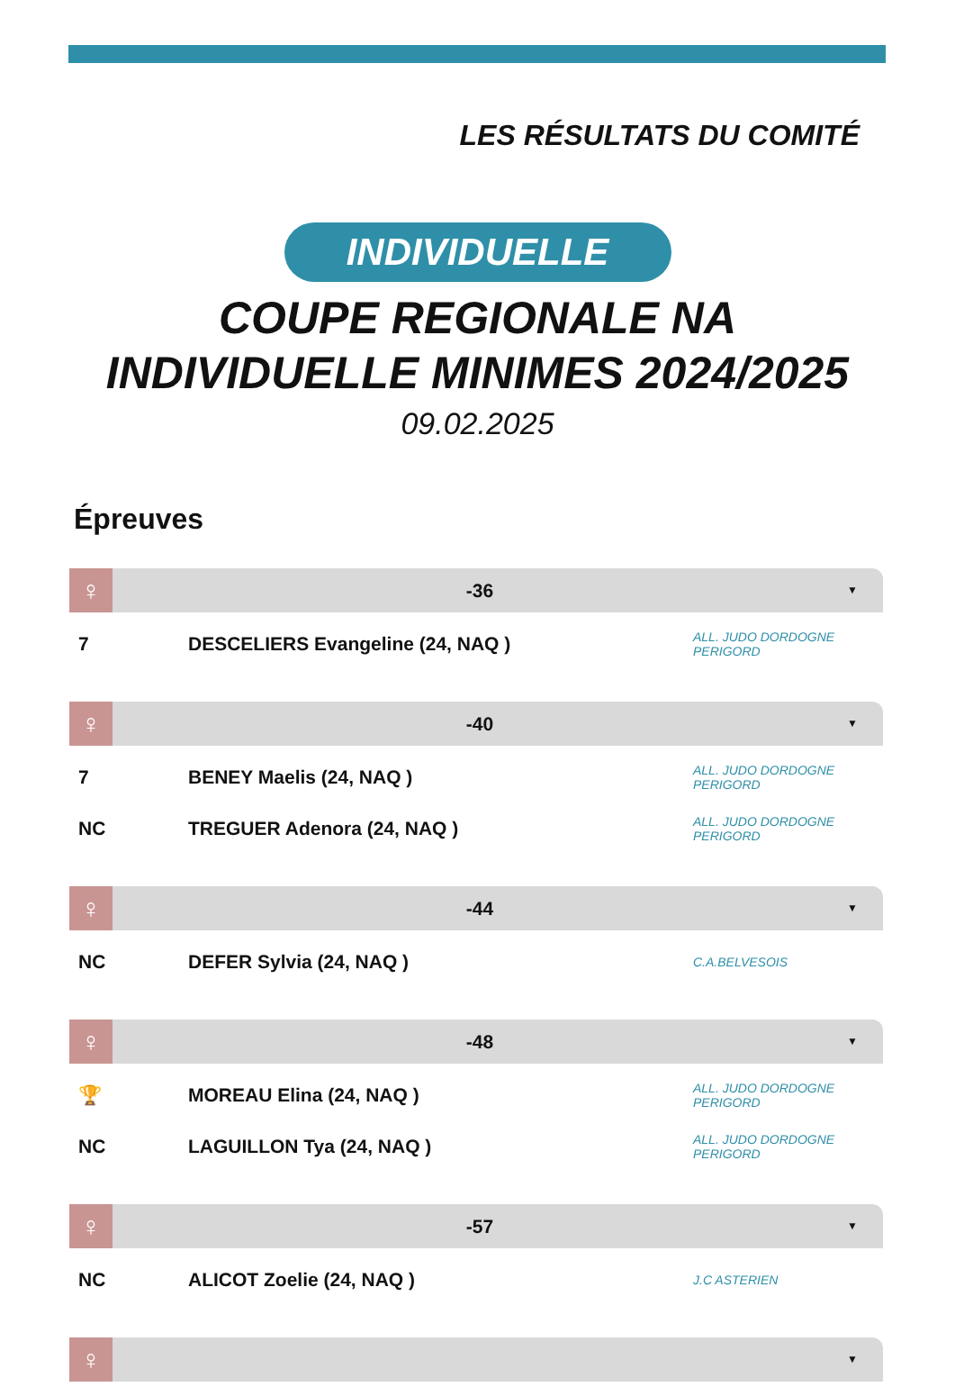LES RÉSULTATS DU COMITÉ
INDIVIDUELLE
COUPE REGIONALE NA
INDIVIDUELLE MINIMES 2024/2025
09.02.2025
Épreuves
♀
-36
▼
| 7 | DESCELIERS Evangeline (24, NAQ ) | ALL. JUDO DORDOGNE PERIGORD |
♀
-40
▼
| 7 | BENEY Maelis (24, NAQ ) | ALL. JUDO DORDOGNE PERIGORD |
| NC | TREGUER Adenora (24, NAQ ) | ALL. JUDO DORDOGNE PERIGORD |
♀
-44
▼
| NC | DEFER Sylvia (24, NAQ ) | C.A.BELVESOIS |
♀
-48
▼
| 🏆 | MOREAU Elina (24, NAQ ) | ALL. JUDO DORDOGNE PERIGORD |
| NC | LAGUILLON Tya (24, NAQ ) | ALL. JUDO DORDOGNE PERIGORD |
♀
-57
▼
| NC | ALICOT Zoelie (24, NAQ ) | J.C ASTERIEN |
♀
▼